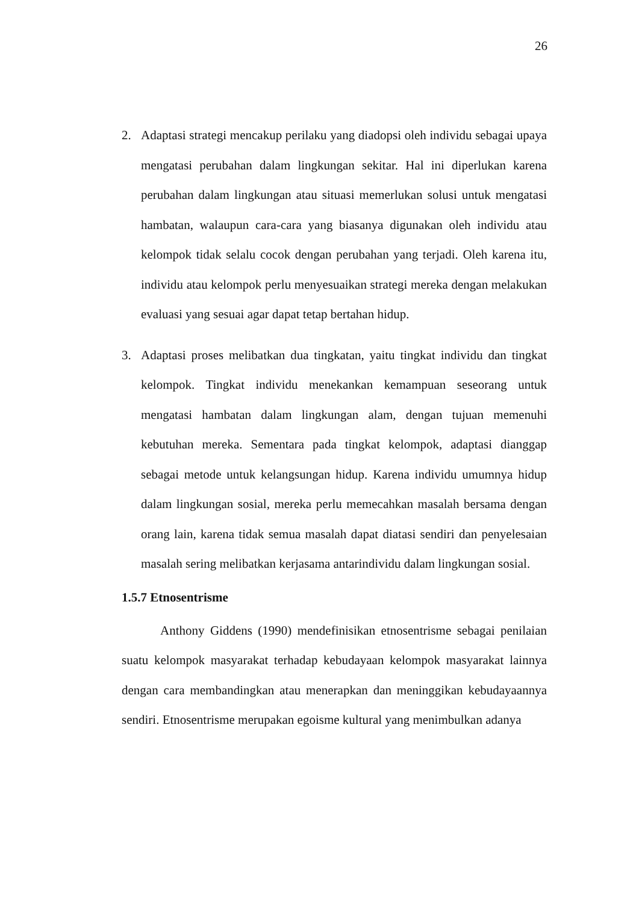26
2. Adaptasi strategi mencakup perilaku yang diadopsi oleh individu sebagai upaya mengatasi perubahan dalam lingkungan sekitar. Hal ini diperlukan karena perubahan dalam lingkungan atau situasi memerlukan solusi untuk mengatasi hambatan, walaupun cara-cara yang biasanya digunakan oleh individu atau kelompok tidak selalu cocok dengan perubahan yang terjadi. Oleh karena itu, individu atau kelompok perlu menyesuaikan strategi mereka dengan melakukan evaluasi yang sesuai agar dapat tetap bertahan hidup.
3. Adaptasi proses melibatkan dua tingkatan, yaitu tingkat individu dan tingkat kelompok. Tingkat individu menekankan kemampuan seseorang untuk mengatasi hambatan dalam lingkungan alam, dengan tujuan memenuhi kebutuhan mereka. Sementara pada tingkat kelompok, adaptasi dianggap sebagai metode untuk kelangsungan hidup. Karena individu umumnya hidup dalam lingkungan sosial, mereka perlu memecahkan masalah bersama dengan orang lain, karena tidak semua masalah dapat diatasi sendiri dan penyelesaian masalah sering melibatkan kerjasama antarindividu dalam lingkungan sosial.
1.5.7 Etnosentrisme
Anthony Giddens (1990) mendefinisikan etnosentrisme sebagai penilaian suatu kelompok masyarakat terhadap kebudayaan kelompok masyarakat lainnya dengan cara membandingkan atau menerapkan dan meninggikan kebudayaannya sendiri. Etnosentrisme merupakan egoisme kultural yang menimbulkan adanya